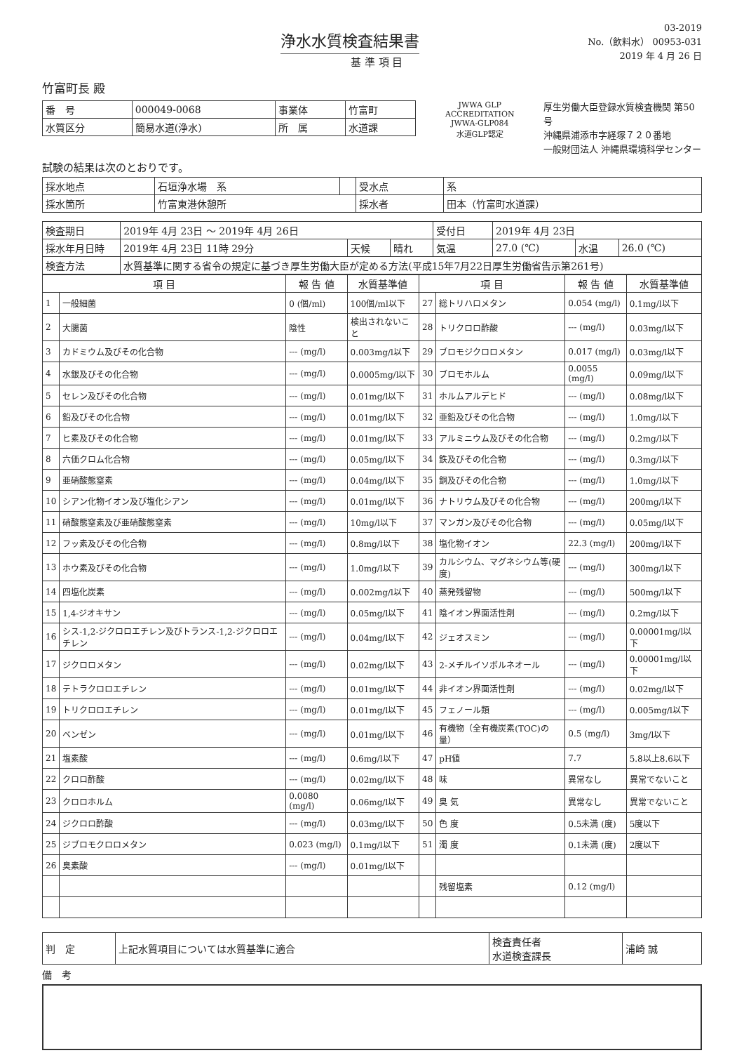浄水水質検査結果書
基 準 項 目
03-2019
No.（飲料水） 00953-031
2019 年 4 月 26 日
竹富町長 殿
| 番 号 | 000049-0068 | 事業体 | 竹富町 |
| 水質区分 | 簡易水道(浄水) | 所 属 | 水道課 |
JWWA GLP ACCREDITATION
JWWA-GLP084
水道GLP認定
厚生労働大臣登録水質検査機関 第50号
沖縄県浦添市字経塚７２０番地
一般財団法人 沖縄県環境科学センター
試験の結果は次のとおりです。
| 採水地点 | 石垣浄水場 系 | | 受水点 | 系 |
| 採水箇所 | 竹富東港休憩所 | | 採水者 | 田本（竹富町水道課） |
| 検査期日 | 2019年 4月 23日 ～ 2019年 4月 26日 | | | 受付日 | 2019年 4月 23日 | | |
| 採水年月日時 | 2019年 4月 23日 11時 29分 | 天候 | 晴れ | 気温 | 27.0 (℃) | 水温 | 26.0 (℃) |
| 検査方法 | 水質基準に関する省令の規定に基づき厚生労働大臣が定める方法(平成15年7月22日厚生労働省告示第261号) | | | | | | |
| 項 目 | | 報 告 値 | 水質基準値 | 項 目 | | 報 告 値 | 水質基準値 |
| --- | --- | --- | --- | --- | --- | --- | --- |
| 1 | 一般細菌 | 0 (個/ml) | 100個/ml以下 | 27 | 総トリハロメタン | 0.054 (mg/l) | 0.1mg/l以下 |
| 2 | 大腸菌 | 陰性 | 検出されないこと | 28 | トリクロロ酢酸 | --- (mg/l) | 0.03mg/l以下 |
| 3 | カドミウム及びその化合物 | --- (mg/l) | 0.003mg/l以下 | 29 | ブロモジクロロメタン | 0.017 (mg/l) | 0.03mg/l以下 |
| 4 | 水銀及びその化合物 | --- (mg/l) | 0.0005mg/l以下 | 30 | ブロモホルム | 0.0055 (mg/l) | 0.09mg/l以下 |
| 5 | セレン及びその化合物 | --- (mg/l) | 0.01mg/l以下 | 31 | ホルムアルデヒド | --- (mg/l) | 0.08mg/l以下 |
| 6 | 鉛及びその化合物 | --- (mg/l) | 0.01mg/l以下 | 32 | 亜鉛及びその化合物 | --- (mg/l) | 1.0mg/l以下 |
| 7 | ヒ素及びその化合物 | --- (mg/l) | 0.01mg/l以下 | 33 | アルミニウム及びその化合物 | --- (mg/l) | 0.2mg/l以下 |
| 8 | 六価クロム化合物 | --- (mg/l) | 0.05mg/l以下 | 34 | 鉄及びその化合物 | --- (mg/l) | 0.3mg/l以下 |
| 9 | 亜硝酸態窒素 | --- (mg/l) | 0.04mg/l以下 | 35 | 銅及びその化合物 | --- (mg/l) | 1.0mg/l以下 |
| 10 | シアン化物イオン及び塩化シアン | --- (mg/l) | 0.01mg/l以下 | 36 | ナトリウム及びその化合物 | --- (mg/l) | 200mg/l以下 |
| 11 | 硝酸態窒素及び亜硝酸態窒素 | --- (mg/l) | 10mg/l以下 | 37 | マンガン及びその化合物 | --- (mg/l) | 0.05mg/l以下 |
| 12 | フッ素及びその化合物 | --- (mg/l) | 0.8mg/l以下 | 38 | 塩化物イオン | 22.3 (mg/l) | 200mg/l以下 |
| 13 | ホウ素及びその化合物 | --- (mg/l) | 1.0mg/l以下 | 39 | カルシウム、マグネシウム等(硬度) | --- (mg/l) | 300mg/l以下 |
| 14 | 四塩化炭素 | --- (mg/l) | 0.002mg/l以下 | 40 | 蒸発残留物 | --- (mg/l) | 500mg/l以下 |
| 15 | 1,4-ジオキサン | --- (mg/l) | 0.05mg/l以下 | 41 | 陰イオン界面活性剤 | --- (mg/l) | 0.2mg/l以下 |
| 16 | シス-1,2-ジクロロエチレン及びトランス-1,2-ジクロロエチレン | --- (mg/l) | 0.04mg/l以下 | 42 | ジェオスミン | --- (mg/l) | 0.00001mg/l以下 |
| 17 | ジクロロメタン | --- (mg/l) | 0.02mg/l以下 | 43 | 2-メチルイソボルネオール | --- (mg/l) | 0.00001mg/l以下 |
| 18 | テトラクロロエチレン | --- (mg/l) | 0.01mg/l以下 | 44 | 非イオン界面活性剤 | --- (mg/l) | 0.02mg/l以下 |
| 19 | トリクロロエチレン | --- (mg/l) | 0.01mg/l以下 | 45 | フェノール類 | --- (mg/l) | 0.005mg/l以下 |
| 20 | ベンゼン | --- (mg/l) | 0.01mg/l以下 | 46 | 有機物（全有機炭素(TOC)の量） | 0.5 (mg/l) | 3mg/l以下 |
| 21 | 塩素酸 | --- (mg/l) | 0.6mg/l以下 | 47 | pH値 | 7.7 | 5.8以上8.6以下 |
| 22 | クロロ酢酸 | --- (mg/l) | 0.02mg/l以下 | 48 | 味 | 異常なし | 異常でないこと |
| 23 | クロロホルム | 0.0080 (mg/l) | 0.06mg/l以下 | 49 | 臭 気 | 異常なし | 異常でないこと |
| 24 | ジクロロ酢酸 | --- (mg/l) | 0.03mg/l以下 | 50 | 色 度 | 0.5未満 (度) | 5度以下 |
| 25 | ジブロモクロロメタン | 0.023 (mg/l) | 0.1mg/l以下 | 51 | 濁 度 | 0.1未満 (度) | 2度以下 |
| 26 | 臭素酸 | --- (mg/l) | 0.01mg/l以下 | | | | |
| | | | | | 残留塩素 | 0.12 (mg/l) | |
| 判 定 | 上記水質項目については水質基準に適合 | 検査責任者 水道検査課長 | 浦崎 誠 |
備　考